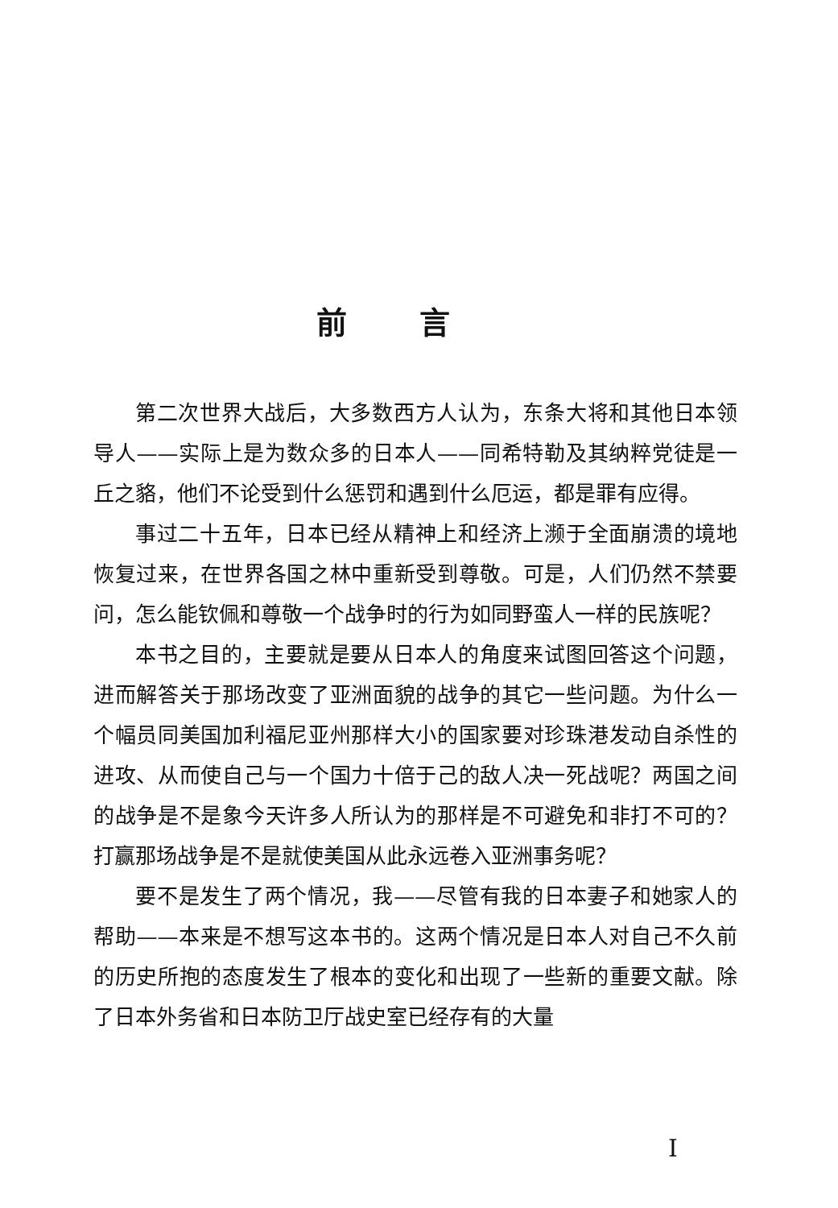前言
第二次世界大战后，大多数西方人认为，东条大将和其他日本领导人——实际上是为数众多的日本人——同希特勒及其纳粹党徒是一丘之貉，他们不论受到什么惩罚和遇到什么厄运，都是罪有应得。
事过二十五年，日本已经从精神上和经济上濒于全面崩溃的境地恢复过来，在世界各国之林中重新受到尊敬。可是，人们仍然不禁要问，怎么能钦佩和尊敬一个战争时的行为如同野蛮人一样的民族呢？
本书之目的，主要就是要从日本人的角度来试图回答这个问题，进而解答关于那场改变了亚洲面貌的战争的其它一些问题。为什么一个幅员同美国加利福尼亚州那样大小的国家要对珍珠港发动自杀性的进攻、从而使自己与一个国力十倍于己的敌人决一死战呢？两国之间的战争是不是象今天许多人所认为的那样是不可避免和非打不可的？打赢那场战争是不是就使美国从此永远卷入亚洲事务呢？
要不是发生了两个情况，我——尽管有我的日本妻子和她家人的帮助——本来是不想写这本书的。这两个情况是日本人对自己不久前的历史所抱的态度发生了根本的变化和出现了一些新的重要文献。除了日本外务省和日本防卫厅战史室已经存有的大量
I